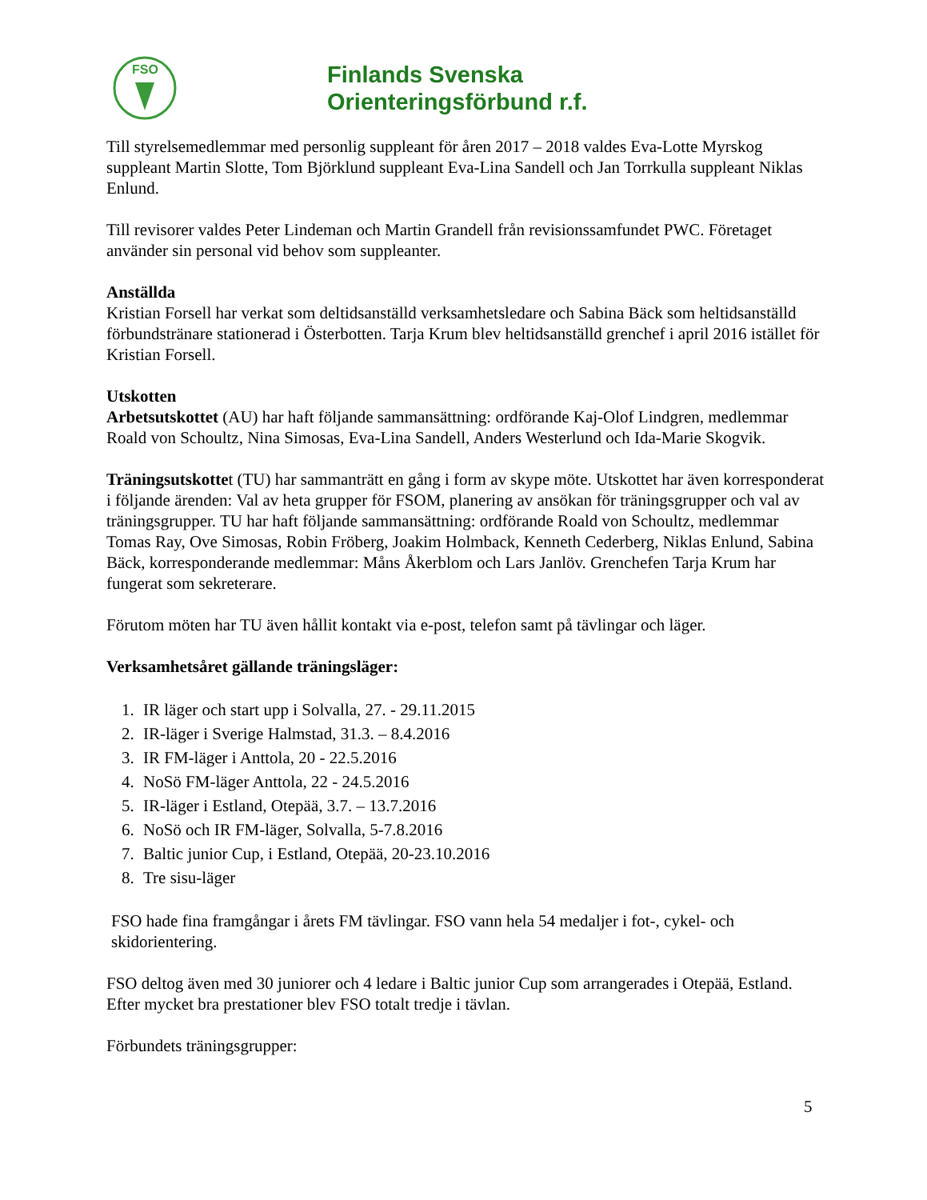FSO
Finlands Svenska
Orienteringsförbund r.f.
Till styrelsemedlemmar med personlig suppleant för åren 2017 – 2018 valdes Eva-Lotte Myrskog suppleant Martin Slotte, Tom Björklund suppleant Eva-Lina Sandell och Jan Torrkulla suppleant Niklas Enlund.
Till revisorer valdes Peter Lindeman och Martin Grandell från revisionssamfundet PWC. Företaget använder sin personal vid behov som suppleanter.
Anställda
Kristian Forsell har verkat som deltidsanställd verksamhetsledare och Sabina Bäck som heltidsanställd förbundstränare stationerad i Österbotten. Tarja Krum blev heltidsanställd grenchef i april 2016 istället för Kristian Forsell.
Utskotten
Arbetsutskottet (AU) har haft följande sammansättning: ordförande Kaj-Olof Lindgren, medlemmar Roald von Schoultz, Nina Simosas, Eva-Lina Sandell, Anders Westerlund och Ida-Marie Skogvik.
Träningsutskottet (TU) har sammanträtt en gång i form av skype möte. Utskottet har även korresponderat i följande ärenden: Val av heta grupper för FSOM, planering av ansökan för träningsgrupper och val av träningsgrupper. TU har haft följande sammansättning: ordförande Roald von Schoultz, medlemmar Tomas Ray, Ove Simosas, Robin Fröberg, Joakim Holmback, Kenneth Cederberg, Niklas Enlund, Sabina Bäck, korresponderande medlemmar: Måns Åkerblom och Lars Janlöv. Grenchefen Tarja Krum har fungerat som sekreterare.
Förutom möten har TU även hållit kontakt via e-post, telefon samt på tävlingar och läger.
Verksamhetsåret gällande träningsläger:
1. IR läger och start upp i Solvalla, 27. - 29.11.2015
2. IR-läger i Sverige Halmstad, 31.3. – 8.4.2016
3. IR FM-läger i Anttola, 20 - 22.5.2016
4. NoSö FM-läger Anttola, 22 - 24.5.2016
5. IR-läger i Estland, Otepää, 3.7. – 13.7.2016
6. NoSö och IR FM-läger, Solvalla, 5-7.8.2016
7. Baltic junior Cup, i Estland, Otepää, 20-23.10.2016
8. Tre sisu-läger
FSO hade fina framgångar i årets FM tävlingar. FSO vann hela 54 medaljer i fot-, cykel- och skidorientering.
FSO deltog även med 30 juniorer och 4 ledare i Baltic junior Cup som arrangerades i Otepää, Estland. Efter mycket bra prestationer blev FSO totalt tredje i tävlan.
Förbundets träningsgrupper:
5